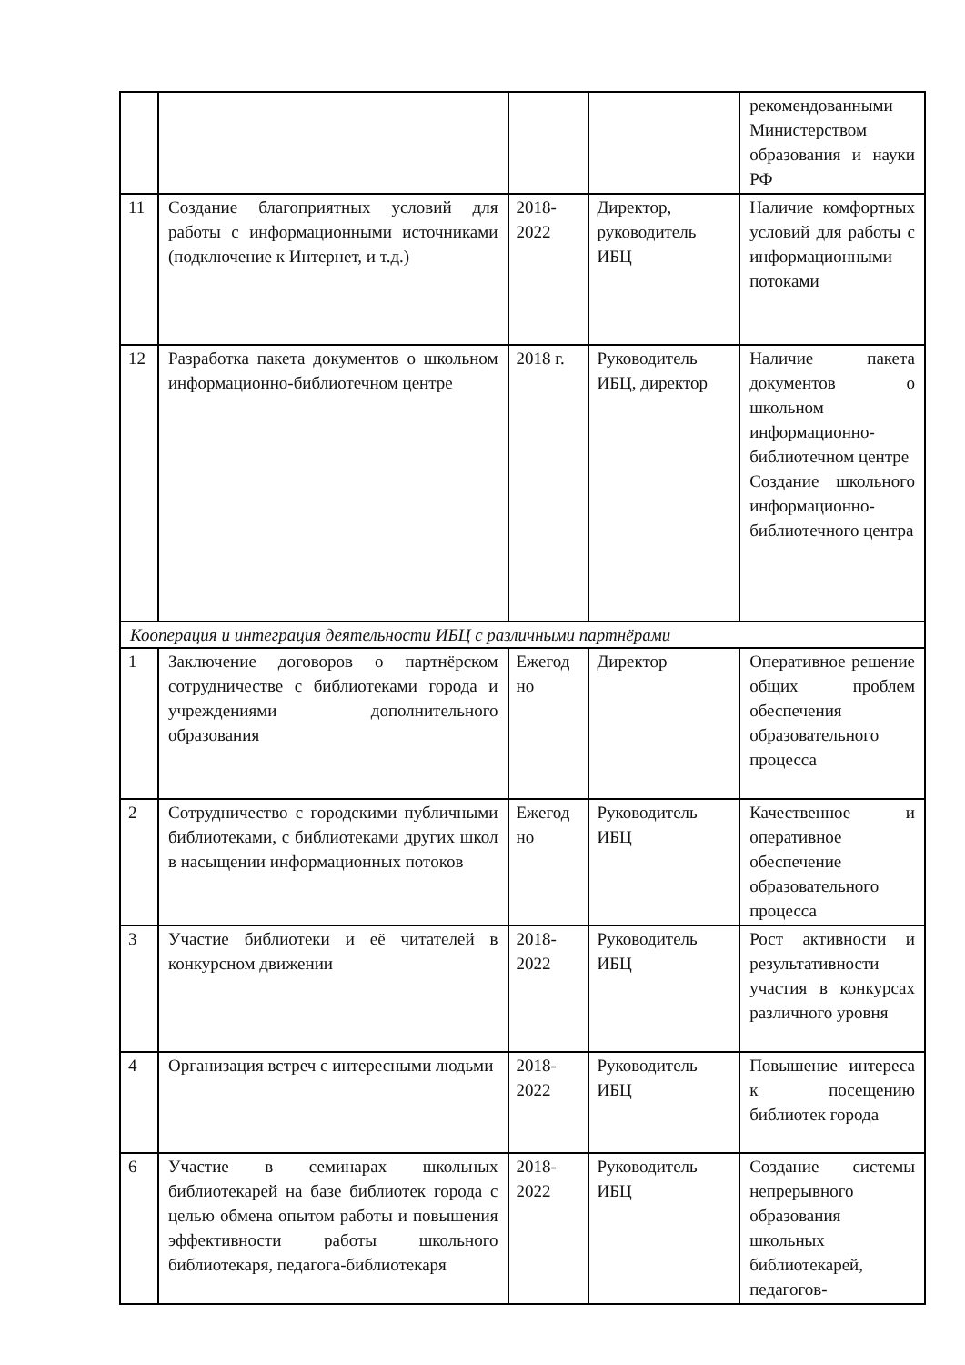| | | | | рекомендованными Министерством образования и науки РФ |
| 11 | Создание благоприятных условий для работы с информационными источниками (подключение к Интернет, и т.д.) | 2018-2022 | Директор, руководитель ИБЦ | Наличие комфортных условий для работы с информационными потоками |
| 12 | Разработка пакета документов о школьном информационно-библиотечном центре | 2018 г. | Руководитель ИБЦ, директор | Наличие пакета документов о школьном информационно-библиотечном центре Создание школьного информационно-библиотечного центра |
| Кооперация и интеграция деятельности ИБЦ с различными партнёрами | | | | |
| 1 | Заключение договоров о партнёрском сотрудничестве с библиотеками города и учреждениями дополнительного образования | Ежегод но | Директор | Оперативное решение общих проблем обеспечения образовательного процесса |
| 2 | Сотрудничество с городскими публичными библиотеками, с библиотеками других школ в насыщении информационных потоков | Ежегод но | Руководитель ИБЦ | Качественное и оперативное обеспечение образовательного процесса |
| 3 | Участие библиотеки и её читателей в конкурсном движении | 2018-2022 | Руководитель ИБЦ | Рост активности и результативности участия в конкурсах различного уровня |
| 4 | Организация встреч с интересными людьми | 2018-2022 | Руководитель ИБЦ | Повышение интереса к посещению библиотек города |
| 6 | Участие в семинарах школьных библиотекарей на базе библиотек города с целью обмена опытом работы и повышения эффективности работы школьного библиотекаря, педагога-библиотекаря | 2018-2022 | Руководитель ИБЦ | Создание системы непрерывного образования школьных библиотекарей, педагогов- |